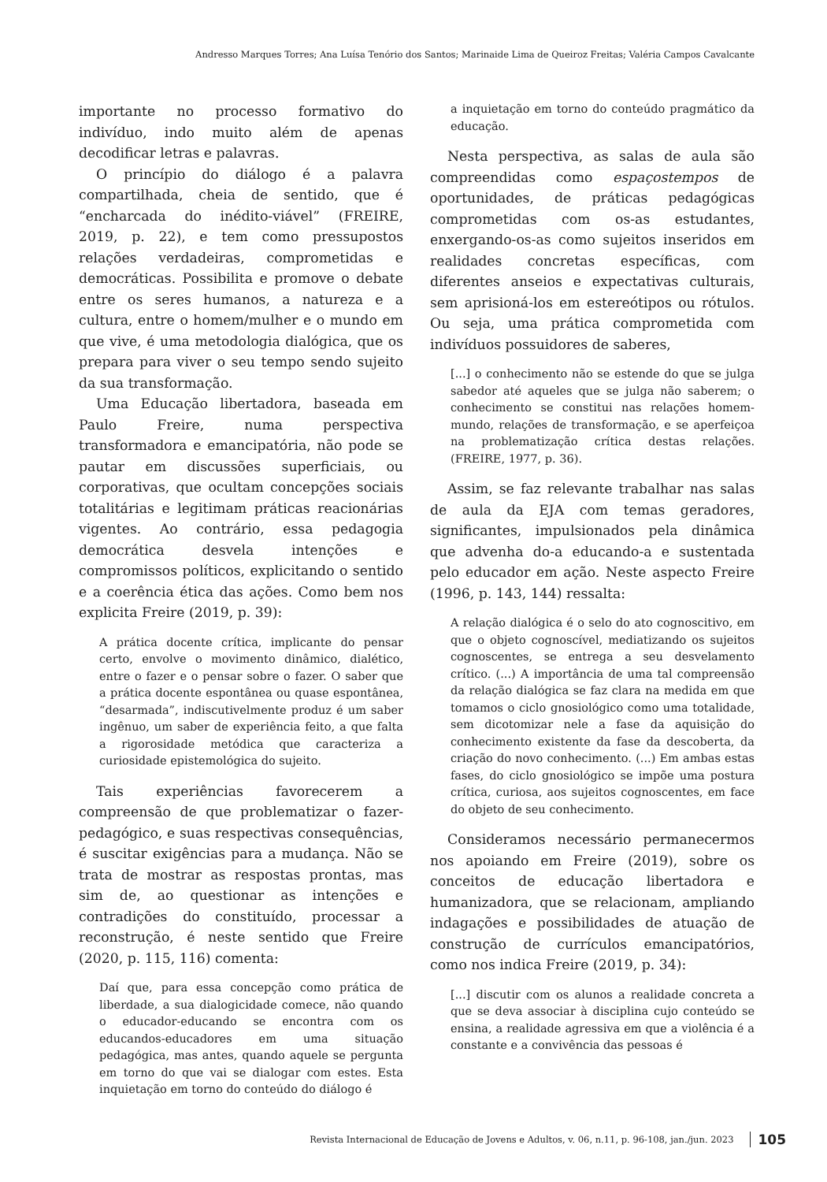Andresso Marques Torres; Ana Luísa Tenório dos Santos; Marinaide Lima de Queiroz Freitas; Valéria Campos Cavalcante
importante no processo formativo do indivíduo, indo muito além de apenas decodificar letras e palavras.
O princípio do diálogo é a palavra compartilhada, cheia de sentido, que é “encharcada do inédito-viável” (FREIRE, 2019, p. 22), e tem como pressupostos relações verdadeiras, comprometidas e democráticas. Possibilita e promove o debate entre os seres humanos, a natureza e a cultura, entre o homem/mulher e o mundo em que vive, é uma metodologia dialógica, que os prepara para viver o seu tempo sendo sujeito da sua transformação.
Uma Educação libertadora, baseada em Paulo Freire, numa perspectiva transformadora e emancipatória, não pode se pautar em discussões superficiais, ou corporativas, que ocultam concepções sociais totalitárias e legitimam práticas reacionárias vigentes. Ao contrário, essa pedagogia democrática desvela intenções e compromissos políticos, explicitando o sentido e a coerência ética das ações. Como bem nos explicita Freire (2019, p. 39):
A prática docente crítica, implicante do pensar certo, envolve o movimento dinâmico, dialético, entre o fazer e o pensar sobre o fazer. O saber que a prática docente espontânea ou quase espontânea, “desarmada”, indiscutivelmente produz é um saber ingênuo, um saber de experiência feito, a que falta a rigorosidade metódica que caracteriza a curiosidade epistemológica do sujeito.
Tais experiências favorecerem a compreensão de que problematizar o fazer-pedagógico, e suas respectivas consequências, é suscitar exigências para a mudança. Não se trata de mostrar as respostas prontas, mas sim de, ao questionar as intenções e contradições do constituído, processar a reconstrução, é neste sentido que Freire (2020, p. 115, 116) comenta:
Daí que, para essa concepção como prática de liberdade, a sua dialogicidade comece, não quando o educador-educando se encontra com os educandos-educadores em uma situação pedagógica, mas antes, quando aquele se pergunta em torno do que vai se dialogar com estes. Esta inquietação em torno do conteúdo do diálogo é
a inquietação em torno do conteúdo pragmático da educação.
Nesta perspectiva, as salas de aula são compreendidas como espaçostempos de oportunidades, de práticas pedagógicas comprometidas com os-as estudantes, enxergando-os-as como sujeitos inseridos em realidades concretas específicas, com diferentes anseios e expectativas culturais, sem aprisioná-los em estereótipos ou rótulos. Ou seja, uma prática comprometida com indivíduos possuidores de saberes,
[...] o conhecimento não se estende do que se julga sabedor até aqueles que se julga não saberem; o conhecimento se constitui nas relações homem-mundo, relações de transformação, e se aperfeiçoa na problematização crítica destas relações. (FREIRE, 1977, p. 36).
Assim, se faz relevante trabalhar nas salas de aula da EJA com temas geradores, significantes, impulsionados pela dinâmica que advenha do-a educando-a e sustentada pelo educador em ação. Neste aspecto Freire (1996, p. 143, 144) ressalta:
A relação dialógica é o selo do ato cognoscitivo, em que o objeto cognoscível, mediatizando os sujeitos cognoscentes, se entrega a seu desvelamento crítico. (...) A importância de uma tal compreensão da relação dialógica se faz clara na medida em que tomamos o ciclo gnosiológico como uma totalidade, sem dicotomizar nele a fase da aquisição do conhecimento existente da fase da descoberta, da criação do novo conhecimento. (...) Em ambas estas fases, do ciclo gnosiológico se impõe uma postura crítica, curiosa, aos sujeitos cognoscentes, em face do objeto de seu conhecimento.
Consideramos necessário permanecermos nos apoiando em Freire (2019), sobre os conceitos de educação libertadora e humanizadora, que se relacionam, ampliando indagações e possibilidades de atuação de construção de currículos emancipatórios, como nos indica Freire (2019, p. 34):
[...] discutir com os alunos a realidade concreta a que se deva associar à disciplina cujo conteúdo se ensina, a realidade agressiva em que a violência é a constante e a convivência das pessoas é
Revista Internacional de Educação de Jovens e Adultos, v. 06, n.11, p. 96-108, jan./jun. 2023 105